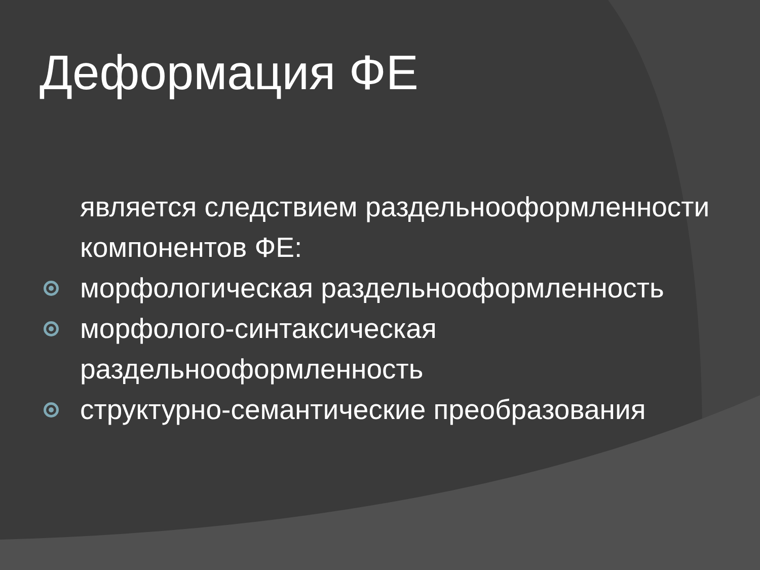Деформация ФЕ
является следствием раздельнооформленности компонентов ФЕ:
морфологическая раздельнооформленность
морфолого-синтаксическая раздельнооформленность
структурно-семантические преобразования